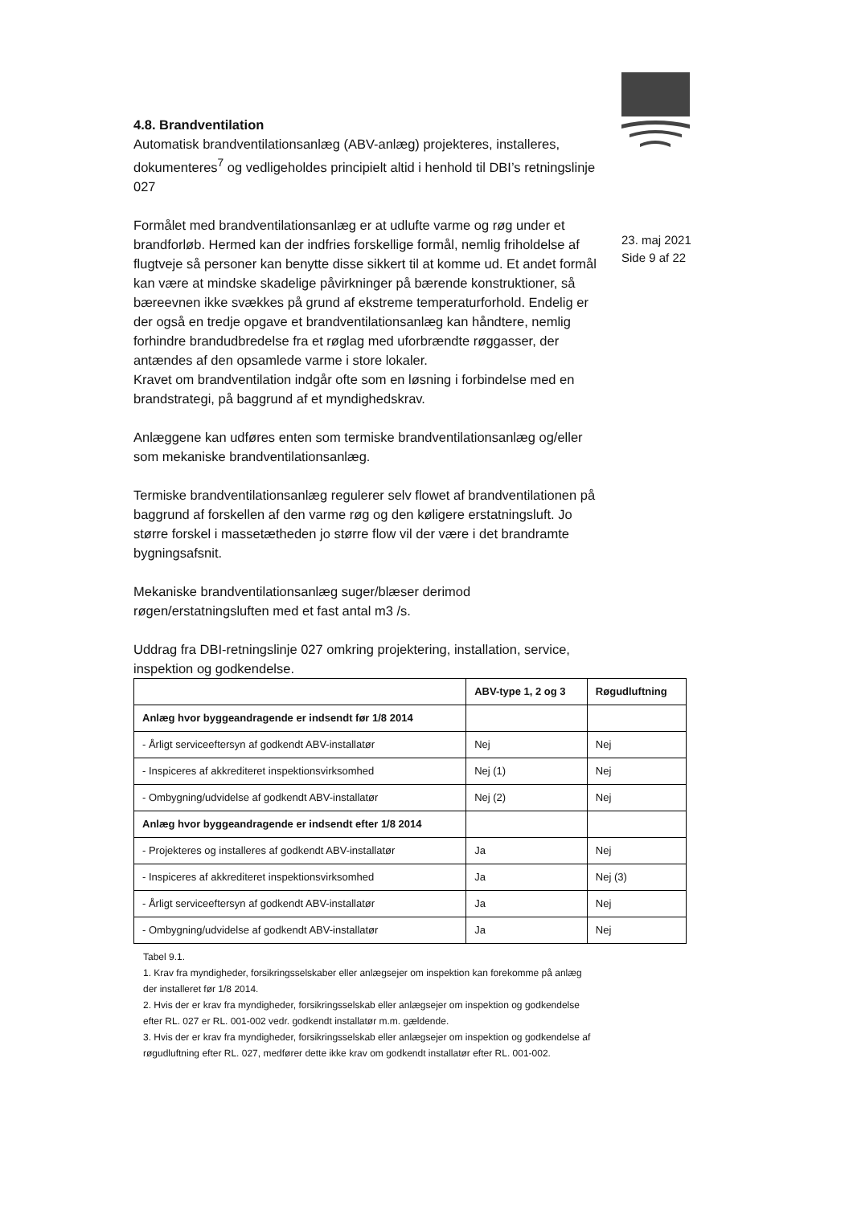23. maj 2021
Side 9 af 22
4.8. Brandventilation
Automatisk brandventilationsanlæg (ABV-anlæg) projekteres, installeres, dokumenteres<sup>7</sup> og vedligeholdes principielt altid i henhold til DBI’s retningslinje 027
Formålet med brandventilationsanlæg er at udlufte varme og røg under et brandforløb. Hermed kan der indfries forskellige formål, nemlig friholdelse af flugtveje så personer kan benytte disse sikkert til at komme ud. Et andet formål kan være at mindske skadelige påvirkninger på bærende konstruktioner, så bæreevnen ikke svækkes på grund af ekstreme temperaturforhold. Endelig er der også en tredje opgave et brandventilationsanlæg kan håndtere, nemlig forhindre brandudbredelse fra et røglag med uforbrændte røggasser, der antændes af den opsamlede varme i store lokaler.
Kravet om brandventilation indgår ofte som en løsning i forbindelse med en brandstrategi, på baggrund af et myndighedskrav.
Anlæggene kan udføres enten som termiske brandventilationsanlæg og/eller som mekaniske brandventilationsanlæg.
Termiske brandventilationsanlæg regulerer selv flowet af brandventilationen på baggrund af forskellen af den varme røg og den køligere erstatningsluft. Jo større forskel i massetætheden jo større flow vil der være i det brandramte bygningsafsnit.
Mekaniske brandventilationsanlæg suger/blæser derimod røgen/erstatningsluften med et fast antal m3 /s.
Uddrag fra DBI-retningslinje 027 omkring projektering, installation, service, inspektion og godkendelse.
| | ABV-type 1, 2 og 3 | Røgudluftning |
| --- | --- | --- |
| Anlæg hvor byggeandragende er indsendt før 1/8 2014 | | |
| - Årligt serviceeftersyn af godkendt ABV-installatør | Nej | Nej |
| - Inspiceres af akkrediteret inspektionsvirksomhed | Nej (1) | Nej |
| - Ombygning/udvidelse af godkendt ABV-installatør | Nej (2) | Nej |
| Anlæg hvor byggeandragende er indsendt efter 1/8 2014 | | |
| - Projekteres og installeres af godkendt ABV-installatør | Ja | Nej |
| - Inspiceres af akkrediteret inspektionsvirksomhed | Ja | Nej (3) |
| - Årligt serviceeftersyn af godkendt ABV-installatør | Ja | Nej |
| - Ombygning/udvidelse af godkendt ABV-installatør | Ja | Nej |
Tabel 9.1.
1. Krav fra myndigheder, forsikringsselskaber eller anlægsejer om inspektion kan forekomme på anlæg der installeret før 1/8 2014.
2. Hvis der er krav fra myndigheder, forsikringsselskab eller anlægsejer om inspektion og godkendelse efter RL. 027 er RL. 001-002 vedr. godkendt installatør m.m. gældende.
3. Hvis der er krav fra myndigheder, forsikringsselskab eller anlægsejer om inspektion og godkendelse af røgudluftning efter RL. 027, medfører dette ikke krav om godkendt installatør efter RL. 001-002.